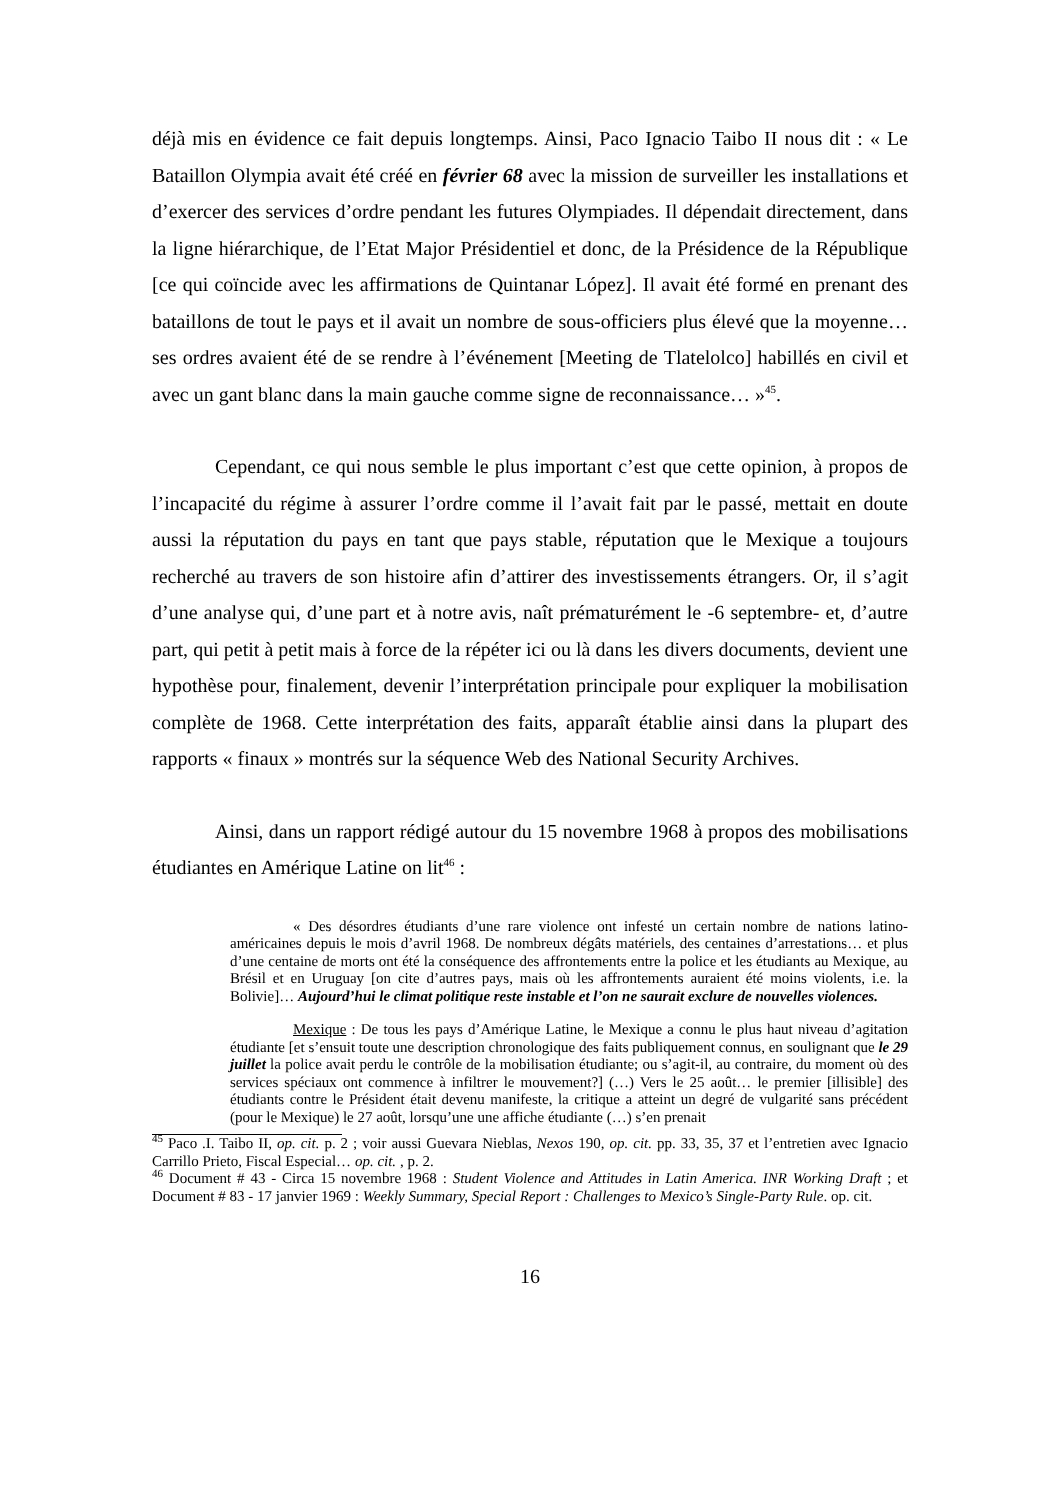déjà mis en évidence ce fait depuis longtemps. Ainsi, Paco Ignacio Taibo II nous dit : « Le Bataillon Olympia avait été créé en février 68 avec la mission de surveiller les installations et d’exercer des services d’ordre pendant les futures Olympiades. Il dépendait directement, dans la ligne hiérarchique, de l’Etat Major Présidentiel et donc, de la Présidence de la République [ce qui coïncide avec les affirmations de Quintanar López]. Il avait été formé en prenant des bataillons de tout le pays et il avait un nombre de sous-officiers plus élevé que la moyenne… ses ordres avaient été de se rendre à l’événement [Meeting de Tlatelolco] habillés en civil et avec un gant blanc dans la main gauche comme signe de reconnaissance… »<sup>45</sup>.
Cependant, ce qui nous semble le plus important c’est que cette opinion, à propos de l’incapacité du régime à assurer l’ordre comme il l’avait fait par le passé, mettait en doute aussi la réputation du pays en tant que pays stable, réputation que le Mexique a toujours recherché au travers de son histoire afin d’attirer des investissements étrangers. Or, il s’agit d’une analyse qui, d’une part et à notre avis, naît prématurément le -6 septembre- et, d’autre part, qui petit à petit mais à force de la répéter ici ou là dans les divers documents, devient une hypothèse pour, finalement, devenir l’interprétation principale pour expliquer la mobilisation complète de 1968. Cette interprétation des faits, apparaît établie ainsi dans la plupart des rapports « finaux » montrés sur la séquence Web des National Security Archives.
Ainsi, dans un rapport rédigé autour du 15 novembre 1968 à propos des mobilisations étudiantes en Amérique Latine on lit<sup>46</sup> :
« Des désordres étudiants d’une rare violence ont infesté un certain nombre de nations latino-américaines depuis le mois d’avril 1968. De nombreux dégâts matériels, des centaines d’arrestations… et plus d’une centaine de morts ont été la conséquence des affrontements entre la police et les étudiants au Mexique, au Brésil et en Uruguay [on cite d’autres pays, mais où les affrontements auraient été moins violents, i.e. la Bolivie]… Aujourd’hui le climat politique reste instable et l’on ne saurait exclure de nouvelles violences.
Mexique : De tous les pays d’Amérique Latine, le Mexique a connu le plus haut niveau d’agitation étudiante [et s’ensuit toute une description chronologique des faits publiquement connus, en soulignant que le 29 juillet la police avait perdu le contrôle de la mobilisation étudiante; ou s’agit-il, au contraire, du moment où des services spéciaux ont commence à infiltrer le mouvement?] (…) Vers le 25 août… le premier [illisible] des étudiants contre le Président était devenu manifeste, la critique a atteint un degré de vulgarité sans précédent (pour le Mexique) le 27 août, lorsqu’une une affiche étudiante (…) s’en prenait
<sup>45</sup> Paco .I. Taibo II, op. cit. p. 2 ; voir aussi Guevara Nieblas, Nexos 190, op. cit. pp. 33, 35, 37 et l’entretien avec Ignacio Carrillo Prieto, Fiscal Especial… op. cit. , p. 2.
<sup>46</sup> Document # 43 - Circa 15 novembre 1968 : Student Violence and Attitudes in Latin America. INR Working Draft ; et Document # 83 - 17 janvier 1969 : Weekly Summary, Special Report : Challenges to Mexico’s Single-Party Rule. op. cit.
16